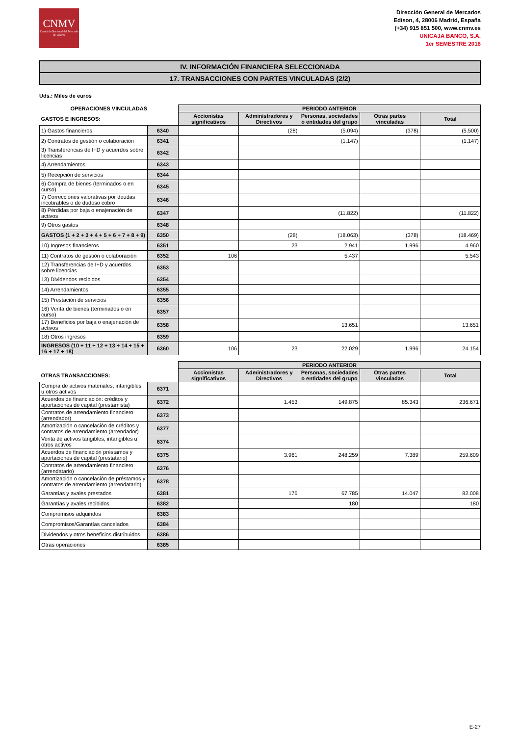CNMV
Comisión Nacional del Mercado de Valores
Dirección General de Mercados
Edison, 4, 28006 Madrid, España
(+34) 915 851 500, www.cnmv.es
UNICAJA BANCO, S.A.
1er SEMESTRE 2016
IV. INFORMACIÓN FINANCIERA SELECCIONADA
17. TRANSACCIONES CON PARTES VINCULADAS (2/2)
Uds.: Miles de euros
| OPERACIONES VINCULADAS | | PERIODO ANTERIOR | | | | |
| --- | --- | --- | --- | --- | --- | --- |
| GASTOS E INGRESOS: | | Accionistas significativos | Administradores y Directivos | Personas, sociedades o entidades del grupo | Otras partes vinculadas | Total |
| 1) Gastos financieros | 6340 | | (28) | (5.094) | (378) | (5.500) |
| 2) Contratos de gestión o colaboración | 6341 | | | (1.147) | | (1.147) |
| 3) Transferencias de I+D y acuerdos sobre licencias | 6342 | | | | | |
| 4) Arrendamientos | 6343 | | | | | |
| 5) Recepción de servicios | 6344 | | | | | |
| 6) Compra de bienes (terminados o en curso) | 6345 | | | | | |
| 7) Correcciones valorativas por deudas incobrables o de dudoso cobro | 6346 | | | | | |
| 8) Pérdidas por baja o enajenación de activos | 6347 | | | (11.822) | | (11.822) |
| 9) Otros gastos | 6348 | | | | | |
| GASTOS (1 + 2 + 3 + 4 + 5 + 6 + 7 + 8 + 9) | 6350 | | (28) | (18.063) | (378) | (18.469) |
| 10) Ingresos financieros | 6351 | | 23 | 2.941 | 1.996 | 4.960 |
| 11) Contratos de gestión o colaboración | 6352 | 106 | | 5.437 | | 5.543 |
| 12) Transferencias de I+D y acuerdos sobre licencias | 6353 | | | | | |
| 13) Dividendos recibidos | 6354 | | | | | |
| 14) Arrendamientos | 6355 | | | | | |
| 15) Prestación de servicios | 6356 | | | | | |
| 16) Venta de bienes (terminados o en curso) | 6357 | | | | | |
| 17) Beneficios por baja o enajenación de activos | 6358 | | | 13.651 | | 13.651 |
| 18) Otros ingresos | 6359 | | | | | |
| INGRESOS (10 + 11 + 12 + 13 + 14 + 15 + 16 + 17 + 18) | 6360 | 106 | 23 | 22.029 | 1.996 | 24.154 |
| | | PERIODO ANTERIOR | | | | |
| --- | --- | --- | --- | --- | --- | --- |
| OTRAS TRANSACCIONES: | | Accionistas significativos | Administradores y Directivos | Personas, sociedades o entidades del grupo | Otras partes vinculadas | Total |
| Compra de activos materiales, intangibles u otros activos | 6371 | | | | | |
| Acuerdos de financiación: créditos y aportaciones de capital (prestamista) | 6372 | | 1.453 | 149.875 | 85.343 | 236.671 |
| Contratos de arrendamiento financiero (arrendador) | 6373 | | | | | |
| Amortización o cancelación de créditos y contratos de arrendamiento (arrendador) | 6377 | | | | | |
| Venta de activos tangibles, intangibles u otros activos | 6374 | | | | | |
| Acuerdos de financiación préstamos y aportaciones de capital (prestatario) | 6375 | | 3.961 | 248.259 | 7.389 | 259.609 |
| Contratos de arrendamiento financiero (arrendatario) | 6376 | | | | | |
| Amortización o cancelación de préstamos y contratos de arrendamiento (arrendatario) | 6378 | | | | | |
| Garantías y avales prestados | 6381 | | 176 | 67.785 | 14.047 | 82.008 |
| Garantías y avales recibidos | 6382 | | | 180 | | 180 |
| Compromisos adquiridos | 6383 | | | | | |
| Compromisos/Garantías cancelados | 6384 | | | | | |
| Dividendos y otros beneficios distribuidos | 6386 | | | | | |
| Otras operaciones | 6385 | | | | | |
E-27